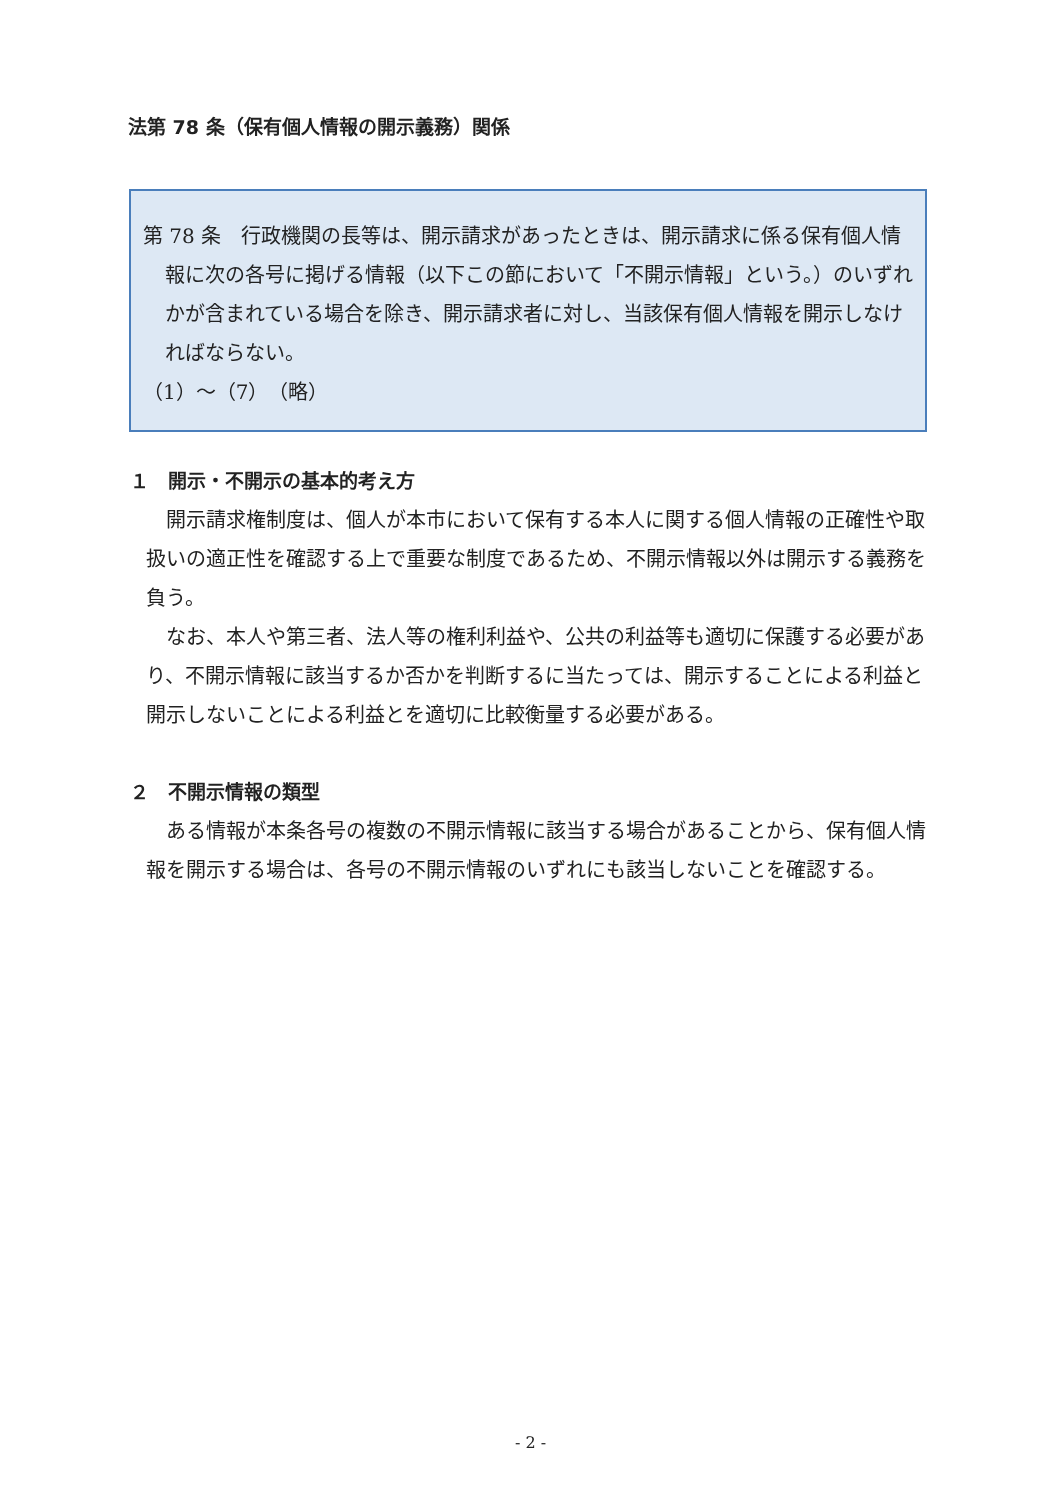法第 78 条（保有個人情報の開示義務）関係
第 78 条　行政機関の長等は、開示請求があったときは、開示請求に係る保有個人情報に次の各号に掲げる情報（以下この節において「不開示情報」という。）のいずれかが含まれている場合を除き、開示請求者に対し、当該保有個人情報を開示しなければならない。
（1）～（7）　（略）
１　開示・不開示の基本的考え方
開示請求権制度は、個人が本市において保有する本人に関する個人情報の正確性や取扱いの適正性を確認する上で重要な制度であるため、不開示情報以外は開示する義務を負う。
なお、本人や第三者、法人等の権利利益や、公共の利益等も適切に保護する必要があり、不開示情報に該当するか否かを判断するに当たっては、開示することによる利益と開示しないことによる利益とを適切に比較衡量する必要がある。
２　不開示情報の類型
ある情報が本条各号の複数の不開示情報に該当する場合があることから、保有個人情報を開示する場合は、各号の不開示情報のいずれにも該当しないことを確認する。
- 2 -